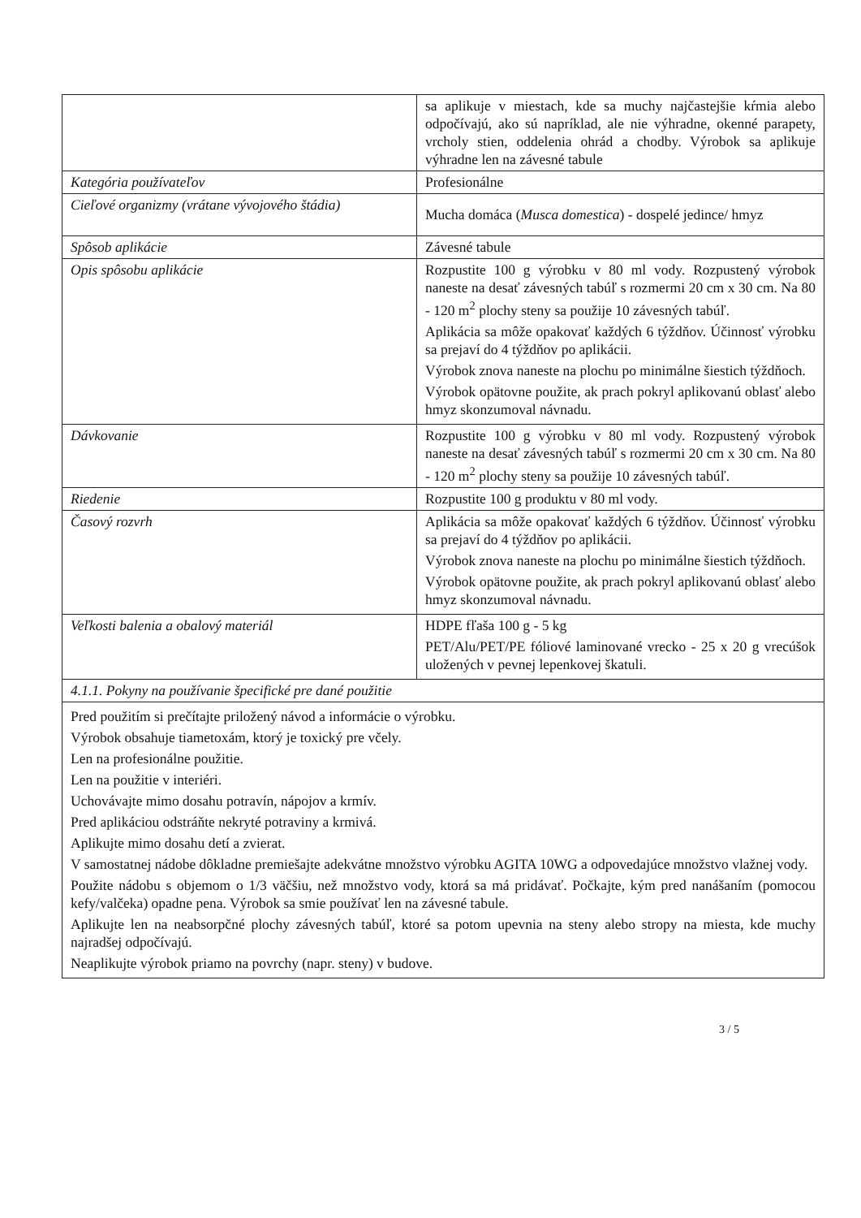| | sa aplikuje v miestach, kde sa muchy najčastejšie kŕmia alebo odpočívajú, ako sú napríklad, ale nie výhradne, okenné parapety, vrcholy stien, oddelenia ohrád a chodby. Výrobok sa aplikuje výhradne len na závesné tabule |
| Kategória používateľov | Profesionálne |
| Cieľové organizmy (vrátane vývojového štádia) | Mucha domáca ( Musca domestica ) - dospelé jedince/ hmyz |
| Spôsob aplikácie | Závesné tabule |
| Opis spôsobu aplikácie | Rozpustite 100 g výrobku v 80 ml vody. Rozpustený výrobok naneste na desať závesných tabúľ s rozmermi 20 cm x 30 cm. Na 80 - 120 m<sup>2</sup> plochy steny sa použije 10 závesných tabúľ. Aplikácia sa môže opakovať každých 6 týždňov. Účinnosť výrobku sa prejaví do 4 týždňov po aplikácii. Výrobok znova naneste na plochu po minimálne šiestich týždňoch. Výrobok opätovne použite, ak prach pokryl aplikovanú oblasť alebo hmyz skonzumoval návnadu. |
| Dávkovanie | Rozpustite 100 g výrobku v 80 ml vody. Rozpustený výrobok naneste na desať závesných tabúľ s rozmermi 20 cm x 30 cm. Na 80 - 120 m<sup>2</sup> plochy steny sa použije 10 závesných tabúľ. |
| Riedenie | Rozpustite 100 g produktu v 80 ml vody. |
| Časový rozvrh | Aplikácia sa môže opakovať každých 6 týždňov. Účinnosť výrobku sa prejaví do 4 týždňov po aplikácii. Výrobok znova naneste na plochu po minimálne šiestich týždňoch. Výrobok opätovne použite, ak prach pokryl aplikovanú oblasť alebo hmyz skonzumoval návnadu. |
| Veľkosti balenia a obalový materiál | HDPE fľaša 100 g - 5 kg PET/Alu/PET/PE fóliové laminované vrecko - 25 x 20 g vrecúšok uložených v pevnej lepenkovej škatuli. |
| 4.1.1. Pokyny na používanie špecifické pre dané použitie | |
| Pred použitím si prečítajte priložený návod a informácie o výrobku. Výrobok obsahuje tiametoxám, ktorý je toxický pre včely. Len na profesionálne použitie. Len na použitie v interiéri. Uchovávajte mimo dosahu potravín, nápojov a krmív. Pred aplikáciou odstráňte nekryté potraviny a krmivá. Aplikujte mimo dosahu detí a zvierat. V samostatnej nádobe dôkladne premiešajte adekvátne množstvo výrobku AGITA 10WG a odpovedajúce množstvo vlažnej vody. Použite nádobu s objemom o 1/3 väčšiu, než množstvo vody, ktorá sa má pridávať. Počkajte, kým pred nanášaním (pomocou kefy/valčeka) opadne pena. Výrobok sa smie používať len na závesné tabule. Aplikujte len na neabsorpčné plochy závesných tabúľ, ktoré sa potom upevnia na steny alebo stropy na miesta, kde muchy najradšej odpočívajú. Neaplikujte výrobok priamo na povrchy (napr. steny) v budove. | |
3 / 5